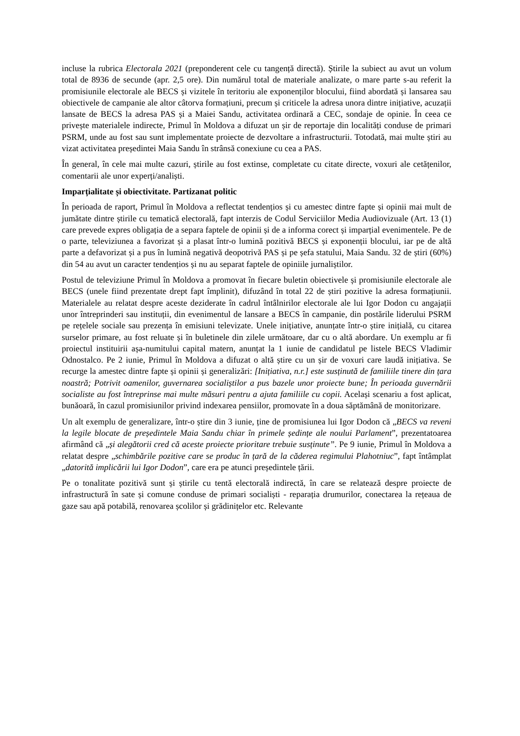incluse la rubrica Electorala 2021 (preponderent cele cu tangență directă). Știrile la subiect au avut un volum total de 8936 de secunde (apr. 2,5 ore). Din numărul total de materiale analizate, o mare parte s-au referit la promisiunile electorale ale BECS și vizitele în teritoriu ale exponenților blocului, fiind abordată și lansarea sau obiectivele de campanie ale altor câtorva formațiuni, precum și criticele la adresa unora dintre inițiative, acuzații lansate de BECS la adresa PAS și a Maiei Sandu, activitatea ordinară a CEC, sondaje de opinie. În ceea ce privește materialele indirecte, Primul în Moldova a difuzat un șir de reportaje din localități conduse de primari PSRM, unde au fost sau sunt implementate proiecte de dezvoltare a infrastructurii. Totodată, mai multe știri au vizat activitatea președintei Maia Sandu în strânsă conexiune cu cea a PAS.
În general, în cele mai multe cazuri, știrile au fost extinse, completate cu citate directe, voxuri ale cetățenilor, comentarii ale unor experți/analiști.
Imparțialitate și obiectivitate. Partizanat politic
În perioada de raport, Primul în Moldova a reflectat tendențios și cu amestec dintre fapte și opinii mai mult de jumătate dintre știrile cu tematică electorală, fapt interzis de Codul Serviciilor Media Audiovizuale (Art. 13 (1) care prevede expres obligația de a separa faptele de opinii și de a informa corect și imparțial evenimentele. Pe de o parte, televiziunea a favorizat și a plasat într-o lumină pozitivă BECS și exponenții blocului, iar pe de altă parte a defavorizat și a pus în lumină negativă deopotrivă PAS și pe șefa statului, Maia Sandu. 32 de știri (60%) din 54 au avut un caracter tendențios și nu au separat faptele de opiniile jurnaliștilor.
Postul de televiziune Primul în Moldova a promovat în fiecare buletin obiectivele și promisiunile electorale ale BECS (unele fiind prezentate drept fapt împlinit), difuzând în total 22 de știri pozitive la adresa formațiunii. Materialele au relatat despre aceste deziderate în cadrul întâlnirilor electorale ale lui Igor Dodon cu angajații unor întreprinderi sau instituții, din evenimentul de lansare a BECS în campanie, din postările liderului PSRM pe rețelele sociale sau prezența în emisiuni televizate. Unele inițiative, anunțate într-o știre inițială, cu citarea surselor primare, au fost reluate și în buletinele din zilele următoare, dar cu o altă abordare. Un exemplu ar fi proiectul instituirii așa-numitului capital matern, anunțat la 1 iunie de candidatul pe listele BECS Vladimir Odnostalco. Pe 2 iunie, Primul în Moldova a difuzat o altă știre cu un șir de voxuri care laudă inițiativa. Se recurge la amestec dintre fapte și opinii și generalizări: [Inițiativa, n.r.] este susținută de familiile tinere din țara noastră; Potrivit oamenilor, guvernarea socialiștilor a pus bazele unor proiecte bune; În perioada guvernării socialiste au fost întreprinse mai multe măsuri pentru a ajuta familiile cu copii. Același scenariu a fost aplicat, bunăoară, în cazul promisiunilor privind indexarea pensiilor, promovate în a doua săptămână de monitorizare.
Un alt exemplu de generalizare, într-o știre din 3 iunie, ține de promisiunea lui Igor Dodon că „BECS va reveni la legile blocate de președintele Maia Sandu chiar în primele ședințe ale noului Parlament”, prezentatoarea afirmând că „și alegătorii cred că aceste proiecte prioritare trebuie susținute”. Pe 9 iunie, Primul în Moldova a relatat despre „schimbările pozitive care se produc în țară de la căderea regimului Plahotniuc”, fapt întâmplat „datorită implicării lui Igor Dodon”, care era pe atunci președintele țării.
Pe o tonalitate pozitivă sunt și știrile cu tentă electorală indirectă, în care se relatează despre proiecte de infrastructură în sate și comune conduse de primari socialiști - reparația drumurilor, conectarea la rețeaua de gaze sau apă potabilă, renovarea școlilor și grădinițelor etc. Relevante